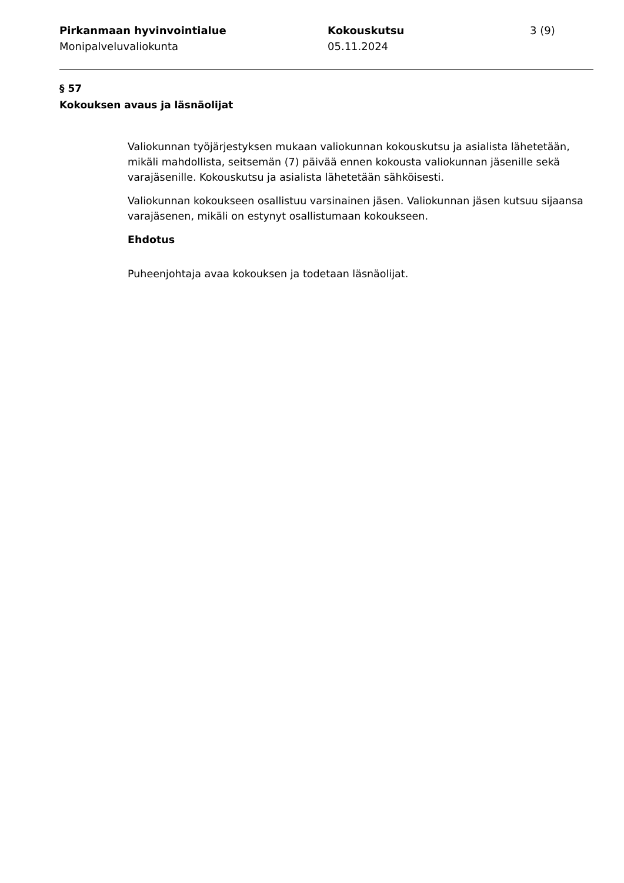Pirkanmaan hyvinvointialue
Monipalveluvaliokunta
Kokouskutsu
05.11.2024
3 (9)
§ 57
Kokouksen avaus ja läsnäolijat
Valiokunnan työjärjestyksen mukaan valiokunnan kokouskutsu ja asialista lähetetään, mikäli mahdollista, seitsemän (7) päivää ennen kokousta valiokunnan jäsenille sekä varajäsenille. Kokouskutsu ja asialista lähetetään sähköisesti.
Valiokunnan kokoukseen osallistuu varsinainen jäsen. Valiokunnan jäsen kutsuu sijaansa varajäsenen, mikäli on estynyt osallistumaan kokoukseen.
Ehdotus
Puheenjohtaja avaa kokouksen ja todetaan läsnäolijat.